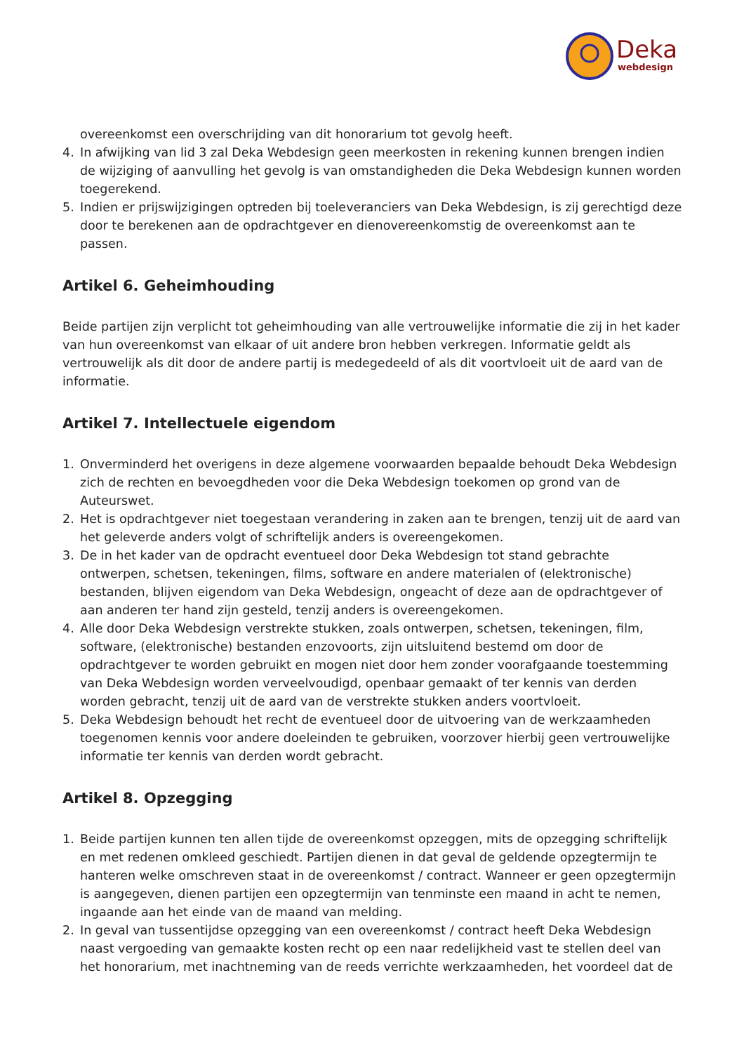Deka
webdesign
overeenkomst een overschrijding van dit honorarium tot gevolg heeft.
4. In afwijking van lid 3 zal Deka Webdesign geen meerkosten in rekening kunnen brengen indien de wijziging of aanvulling het gevolg is van omstandigheden die Deka Webdesign kunnen worden toegerekend.
5. Indien er prijswijzigingen optreden bij toeleveranciers van Deka Webdesign, is zij gerechtigd deze door te berekenen aan de opdrachtgever en dienovereenkomstig de overeenkomst aan te passen.
Artikel 6. Geheimhouding
Beide partijen zijn verplicht tot geheimhouding van alle vertrouwelijke informatie die zij in het kader van hun overeenkomst van elkaar of uit andere bron hebben verkregen. Informatie geldt als vertrouwelijk als dit door de andere partij is medegedeeld of als dit voortvloeit uit de aard van de informatie.
Artikel 7. Intellectuele eigendom
1. Onverminderd het overigens in deze algemene voorwaarden bepaalde behoudt Deka Webdesign zich de rechten en bevoegdheden voor die Deka Webdesign toekomen op grond van de Auteurswet.
2. Het is opdrachtgever niet toegestaan verandering in zaken aan te brengen, tenzij uit de aard van het geleverde anders volgt of schriftelijk anders is overeengekomen.
3. De in het kader van de opdracht eventueel door Deka Webdesign tot stand gebrachte ontwerpen, schetsen, tekeningen, films, software en andere materialen of (elektronische) bestanden, blijven eigendom van Deka Webdesign, ongeacht of deze aan de opdrachtgever of aan anderen ter hand zijn gesteld, tenzij anders is overeengekomen.
4. Alle door Deka Webdesign verstrekte stukken, zoals ontwerpen, schetsen, tekeningen, film, software, (elektronische) bestanden enzovoorts, zijn uitsluitend bestemd om door de opdrachtgever te worden gebruikt en mogen niet door hem zonder voorafgaande toestemming van Deka Webdesign worden verveelvoudigd, openbaar gemaakt of ter kennis van derden worden gebracht, tenzij uit de aard van de verstrekte stukken anders voortvloeit.
5. Deka Webdesign behoudt het recht de eventueel door de uitvoering van de werkzaamheden toegenomen kennis voor andere doeleinden te gebruiken, voorzover hierbij geen vertrouwelijke informatie ter kennis van derden wordt gebracht.
Artikel 8. Opzegging
1. Beide partijen kunnen ten allen tijde de overeenkomst opzeggen, mits de opzegging schriftelijk en met redenen omkleed geschiedt. Partijen dienen in dat geval de geldende opzegtermijn te hanteren welke omschreven staat in de overeenkomst / contract. Wanneer er geen opzegtermijn is aangegeven, dienen partijen een opzegtermijn van tenminste een maand in acht te nemen, ingaande aan het einde van de maand van melding.
2. In geval van tussentijdse opzegging van een overeenkomst / contract heeft Deka Webdesign naast vergoeding van gemaakte kosten recht op een naar redelijkheid vast te stellen deel van het honorarium, met inachtneming van de reeds verrichte werkzaamheden, het voordeel dat de